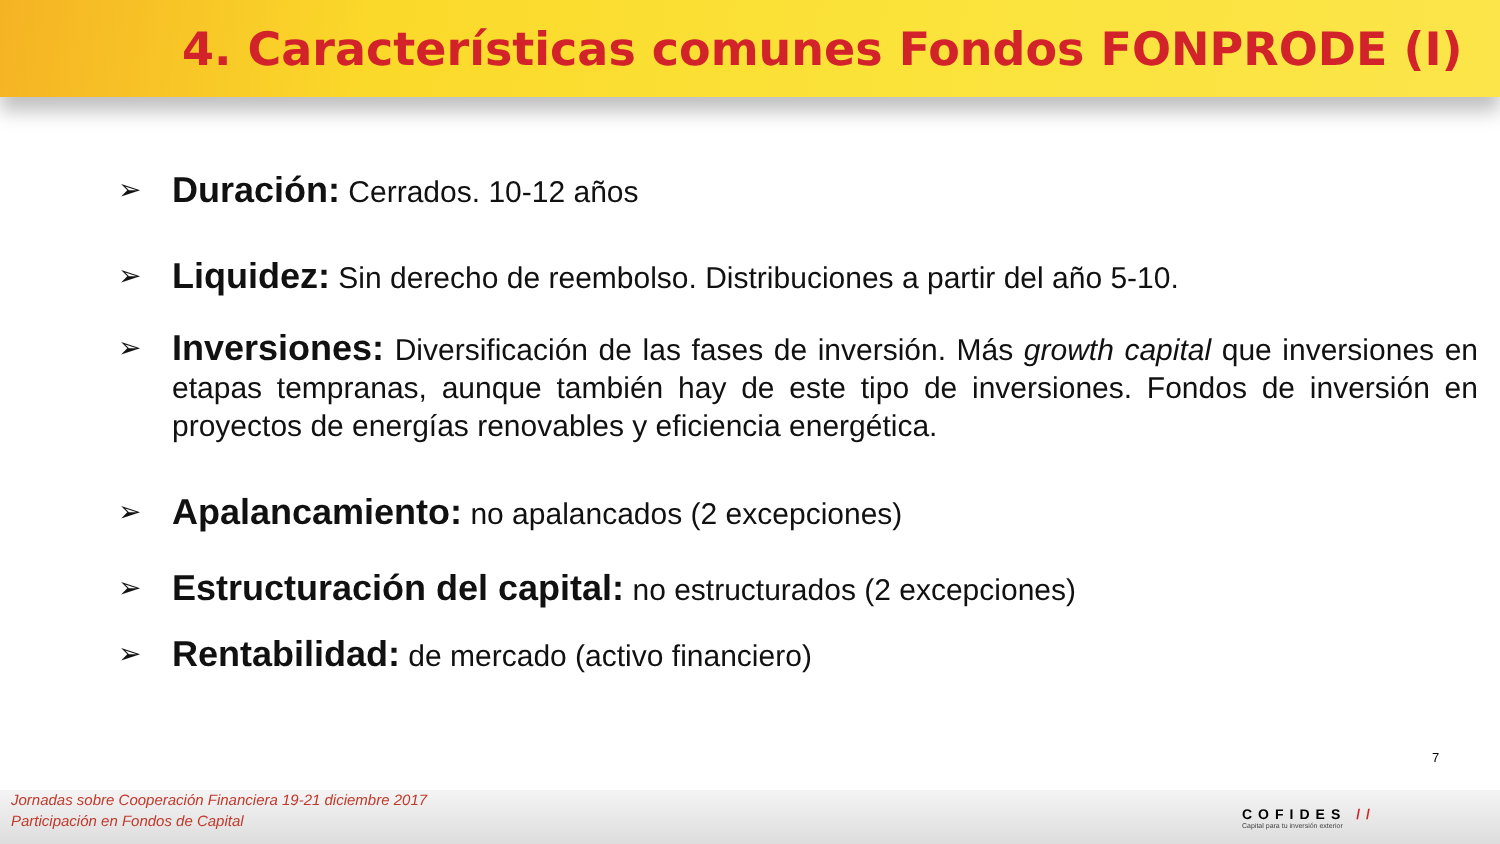4. Características comunes Fondos FONPRODE (I)
➢
Duración: Cerrados. 10-12 años
➢
Liquidez: Sin derecho de reembolso. Distribuciones a partir del año 5-10.
➢
Inversiones: Diversificación de las fases de inversión. Más growth capital que inversiones en etapas tempranas, aunque también hay de este tipo de inversiones. Fondos de inversión en proyectos de energías renovables y eficiencia energética.
➢
Apalancamiento: no apalancados (2 excepciones)
➢
Estructuración del capital: no estructurados (2 excepciones)
➢
Rentabilidad: de mercado (activo financiero)
7
Jornadas sobre Cooperación Financiera 19-21 diciembre 2017
Participación en Fondos de Capital
COFIDES //
Capital para tu inversión exterior